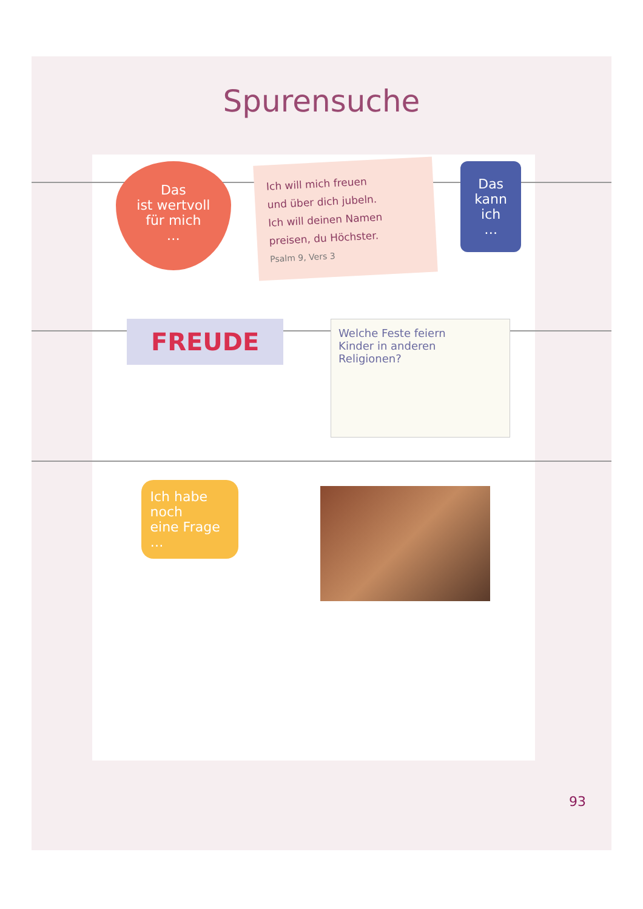Spurensuche
Das
ist wertvoll
für mich
…
Ich will mich freuen
und über dich jubeln.
Ich will deinen Namen
preisen, du Höchster.
Psalm 9, Vers 3
Das
kann
ich
…
FREUDE
Welche Feste feiern
Kinder in anderen
Religionen?
Ich habe
noch
eine Frage
…
93